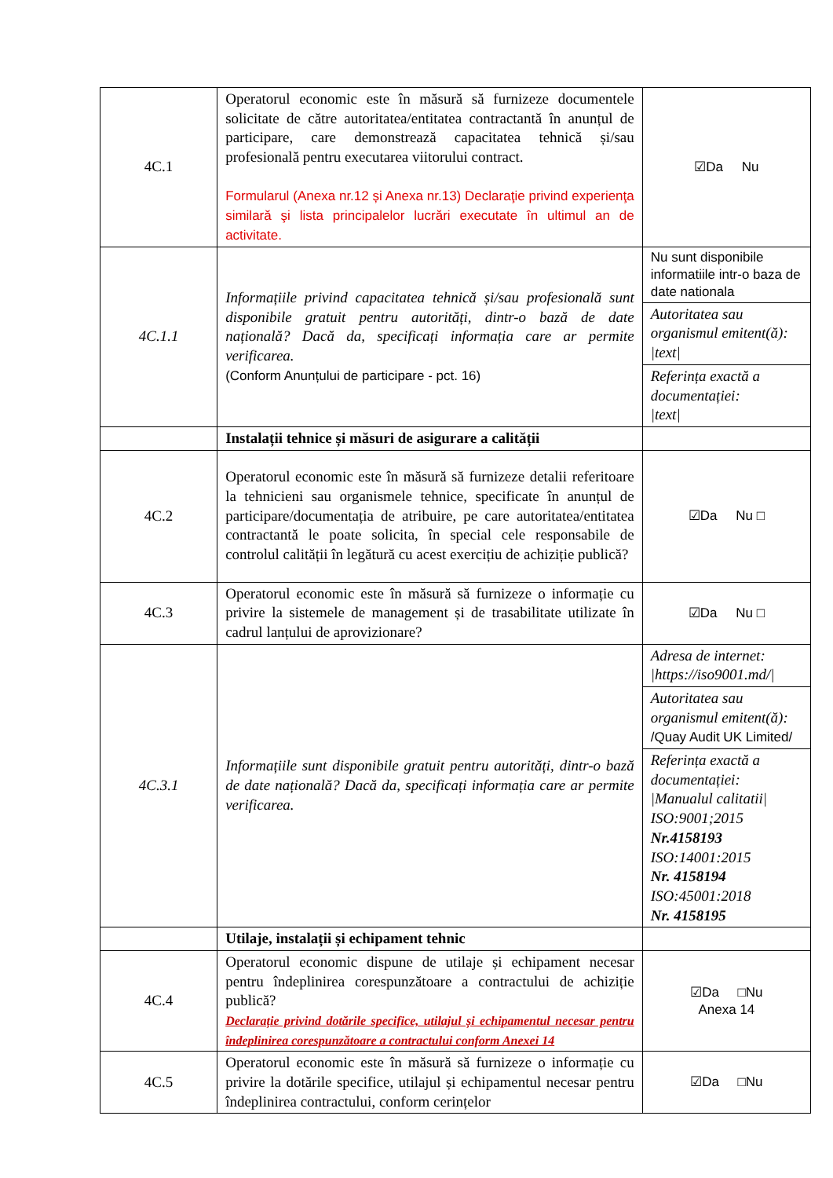| 4C.1 | Operatorul economic este în măsură să furnizeze documentele solicitate de către autoritatea/entitatea contractantă în anunțul de participare, care demonstrează capacitatea tehnică și/sau profesională pentru executarea viitorului contract. Formularul (Anexa nr.12 și Anexa nr.13) Declaraţie privind experienţa similară şi lista principalelor lucrări executate în ultimul an de activitate. | ☑Da Nu |
| 4C.1.1 | Informațiile privind capacitatea tehnică și/sau profesională sunt disponibile gratuit pentru autorități, dintr-o bază de date națională? Dacă da, specificați informația care ar permite verificarea. (Conform Anunțului de participare - pct. 16) | Nu sunt disponibile informatiile intr-o baza de date nationala Autoritatea sau organismul emitent(ă): /text/ Referința exactă a documentației: /text/ |
| | Instalații tehnice și măsuri de asigurare a calității | |
| 4C.2 | Operatorul economic este în măsură să furnizeze detalii referitoare la tehnicieni sau organismele tehnice, specificate în anunțul de participare/documentația de atribuire, pe care autoritatea/entitatea contractantă le poate solicita, în special cele responsabile de controlul calității în legătură cu acest exercițiu de achiziție publică? | ☑Da Nu □ |
| 4C.3 | Operatorul economic este în măsură să furnizeze o informație cu privire la sistemele de management și de trasabilitate utilizate în cadrul lanțului de aprovizionare? | ☑Da Nu □ |
| 4C.3.1 | Informațiile sunt disponibile gratuit pentru autorități, dintr-o bază de date națională? Dacă da, specificați informația care ar permite verificarea. | Adresa de internet: /https://iso9001.md// Autoritatea sau organismul emitent(ă): /Quay Audit UK Limited/ Referința exactă a documentației: /Manualul calitatii/ ISO:9001;2015 Nr.4158193 ISO:14001:2015 Nr. 4158194 ISO:45001:2018 Nr. 4158195 |
| | Utilaje, instalații și echipament tehnic | |
| 4C.4 | Operatorul economic dispune de utilaje și echipament necesar pentru îndeplinirea corespunzătoare a contractului de achiziție publică? Declarație privind dotările specifice, utilajul și echipamentul necesar pentru îndeplinirea corespunzătoare a contractului conform Anexei 14 | ☑Da □Nu Anexa 14 |
| 4C.5 | Operatorul economic este în măsură să furnizeze o informație cu privire la dotările specifice, utilajul și echipamentul necesar pentru îndeplinirea contractului, conform cerințelor | ☑Da □Nu |